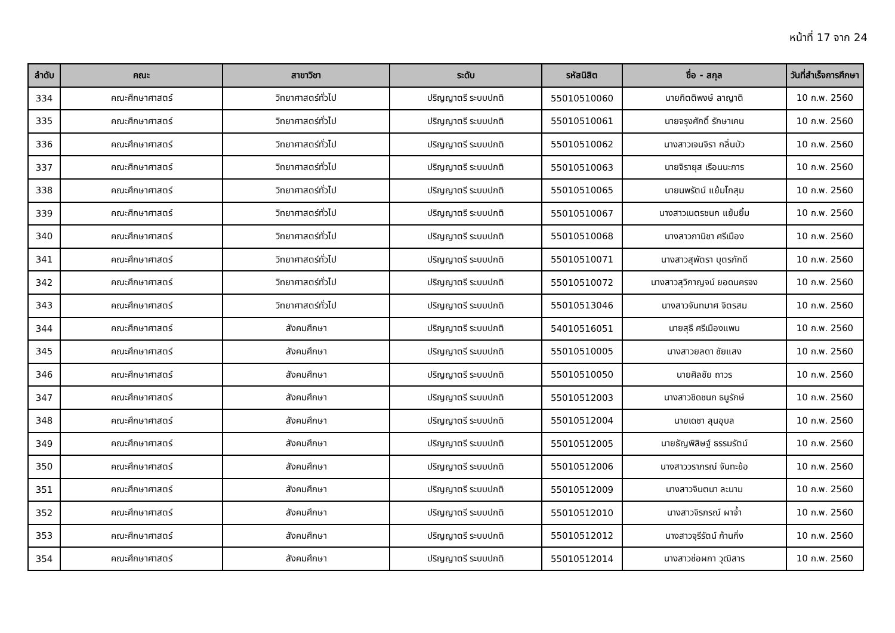หน้าที่ 17 จาก 24
| ลำดับ | คณะ | สาขาวิชา | ระดับ | รหัสนิสิต | ชื่อ - สกุล | วันที่สำเร็จการศึกษา |
| --- | --- | --- | --- | --- | --- | --- |
| 334 | คณะศึกษาศาสตร์ | วิทยาศาสตร์ทั่วไป | ปริญญาตรี ระบบปกติ | 55010510060 | นายกิตติพงษ์ ลาญาติ | 10 ก.พ. 2560 |
| 335 | คณะศึกษาศาสตร์ | วิทยาศาสตร์ทั่วไป | ปริญญาตรี ระบบปกติ | 55010510061 | นายจรุงศักดิ์ รักษาเคน | 10 ก.พ. 2560 |
| 336 | คณะศึกษาศาสตร์ | วิทยาศาสตร์ทั่วไป | ปริญญาตรี ระบบปกติ | 55010510062 | นางสาวเจนจิรา กลิ่นบัว | 10 ก.พ. 2560 |
| 337 | คณะศึกษาศาสตร์ | วิทยาศาสตร์ทั่วไป | ปริญญาตรี ระบบปกติ | 55010510063 | นายจิรายุส เรือนนะการ | 10 ก.พ. 2560 |
| 338 | คณะศึกษาศาสตร์ | วิทยาศาสตร์ทั่วไป | ปริญญาตรี ระบบปกติ | 55010510065 | นายนพรัตน์ แย้มโกสุม | 10 ก.พ. 2560 |
| 339 | คณะศึกษาศาสตร์ | วิทยาศาสตร์ทั่วไป | ปริญญาตรี ระบบปกติ | 55010510067 | นางสาวเนตรชนก แย้มยิ้ม | 10 ก.พ. 2560 |
| 340 | คณะศึกษาศาสตร์ | วิทยาศาสตร์ทั่วไป | ปริญญาตรี ระบบปกติ | 55010510068 | นางสาวภานิชา ศรีเมือง | 10 ก.พ. 2560 |
| 341 | คณะศึกษาศาสตร์ | วิทยาศาสตร์ทั่วไป | ปริญญาตรี ระบบปกติ | 55010510071 | นางสาวสุพัตรา บุตรภักดี | 10 ก.พ. 2560 |
| 342 | คณะศึกษาศาสตร์ | วิทยาศาสตร์ทั่วไป | ปริญญาตรี ระบบปกติ | 55010510072 | นางสาวสุวิกาญจน์ ยอดนครจง | 10 ก.พ. 2560 |
| 343 | คณะศึกษาศาสตร์ | วิทยาศาสตร์ทั่วไป | ปริญญาตรี ระบบปกติ | 55010513046 | นางสาวจันทมาศ จิตรสม | 10 ก.พ. 2560 |
| 344 | คณะศึกษาศาสตร์ | สังคมศึกษา | ปริญญาตรี ระบบปกติ | 54010516051 | นายสุธี ศรีเมืองแพน | 10 ก.พ. 2560 |
| 345 | คณะศึกษาศาสตร์ | สังคมศึกษา | ปริญญาตรี ระบบปกติ | 55010510005 | นางสาวยลดา ชัยแสง | 10 ก.พ. 2560 |
| 346 | คณะศึกษาศาสตร์ | สังคมศึกษา | ปริญญาตรี ระบบปกติ | 55010510050 | นายศิลชัย ถาวร | 10 ก.พ. 2560 |
| 347 | คณะศึกษาศาสตร์ | สังคมศึกษา | ปริญญาตรี ระบบปกติ | 55010512003 | นางสาวชิดชนก ธนูรักษ์ | 10 ก.พ. 2560 |
| 348 | คณะศึกษาศาสตร์ | สังคมศึกษา | ปริญญาตรี ระบบปกติ | 55010512004 | นายเดชา ลุนอุบล | 10 ก.พ. 2560 |
| 349 | คณะศึกษาศาสตร์ | สังคมศึกษา | ปริญญาตรี ระบบปกติ | 55010512005 | นายธัญพิสิษฐ์ ธรรมรัตน์ | 10 ก.พ. 2560 |
| 350 | คณะศึกษาศาสตร์ | สังคมศึกษา | ปริญญาตรี ระบบปกติ | 55010512006 | นางสาววราภรณ์ จันทะข้อ | 10 ก.พ. 2560 |
| 351 | คณะศึกษาศาสตร์ | สังคมศึกษา | ปริญญาตรี ระบบปกติ | 55010512009 | นางสาวจินตนา ละนาม | 10 ก.พ. 2560 |
| 352 | คณะศึกษาศาสตร์ | สังคมศึกษา | ปริญญาตรี ระบบปกติ | 55010512010 | นางสาวจิรภรณ์ ผาจ้ำ | 10 ก.พ. 2560 |
| 353 | คณะศึกษาศาสตร์ | สังคมศึกษา | ปริญญาตรี ระบบปกติ | 55010512012 | นางสาวจุรีรัตน์ ก้านกิ่ง | 10 ก.พ. 2560 |
| 354 | คณะศึกษาศาสตร์ | สังคมศึกษา | ปริญญาตรี ระบบปกติ | 55010512014 | นางสาวช่อผกา วุฒิสาร | 10 ก.พ. 2560 |